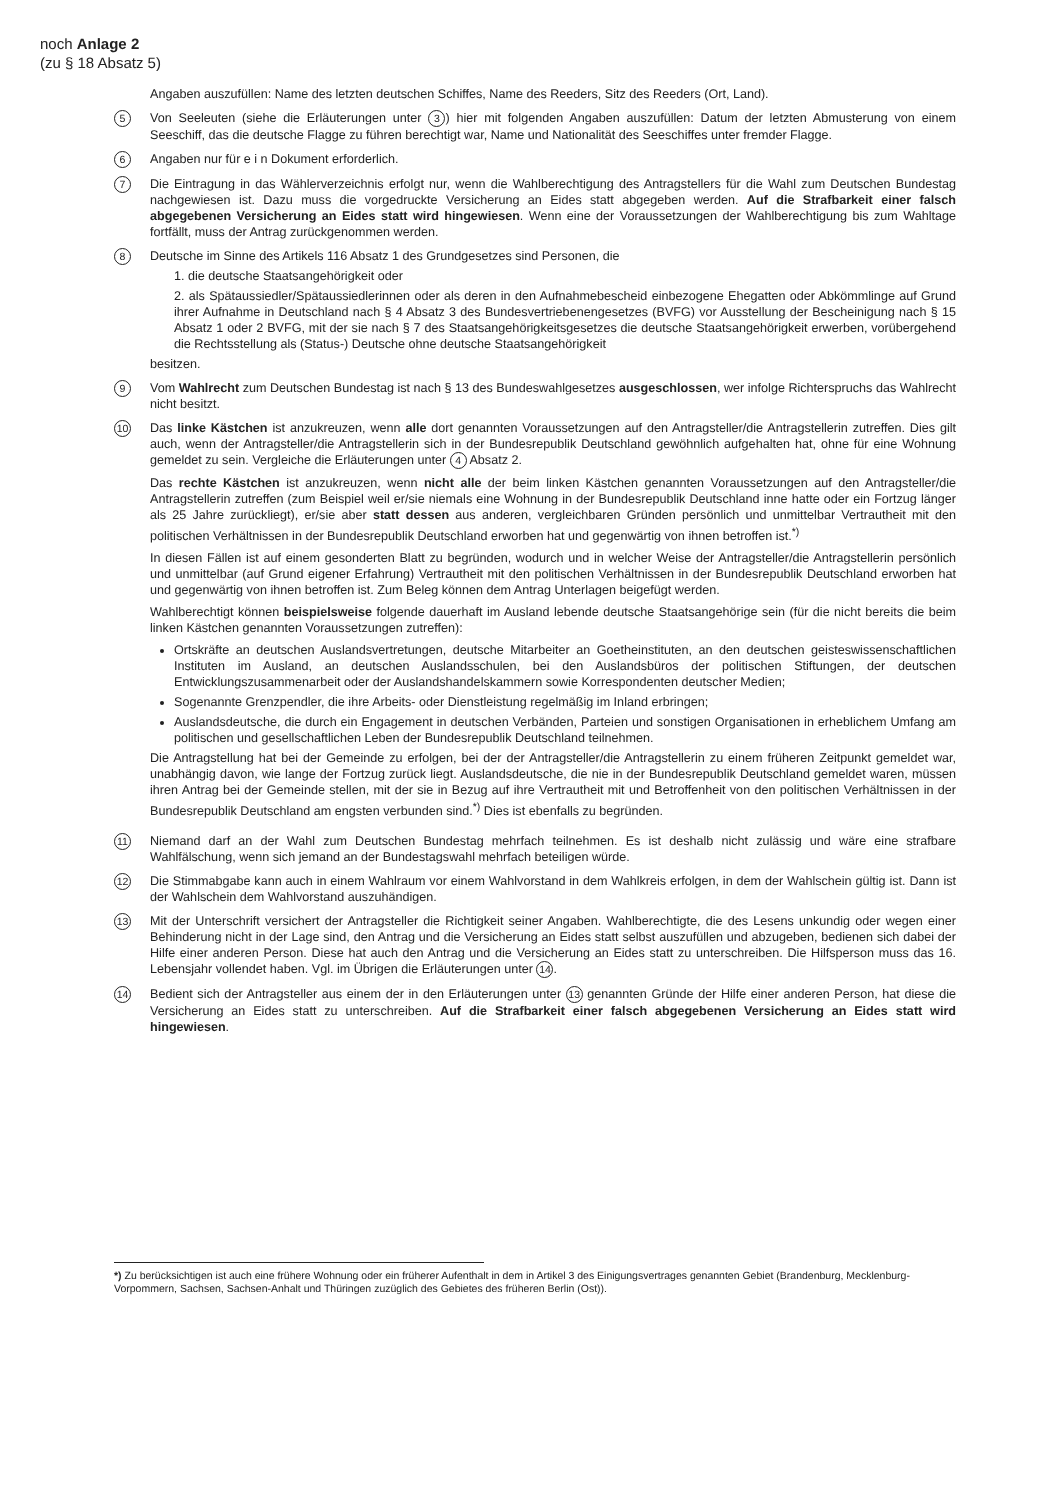noch Anlage 2
(zu § 18 Absatz 5)
Angaben auszufüllen: Name des letzten deutschen Schiffes, Name des Reeders, Sitz des Reeders (Ort, Land).
5
Von Seeleuten (siehe die Erläuterungen unter 3) hier mit folgenden Angaben auszufüllen: Datum der letzten Abmusterung von einem Seeschiff, das die deutsche Flagge zu führen berechtigt war, Name und Nationalität des Seeschiffes unter fremder Flagge.
6
Angaben nur für e i n Dokument erforderlich.
7
Die Eintragung in das Wählerverzeichnis erfolgt nur, wenn die Wahlberechtigung des Antragstellers für die Wahl zum Deutschen Bundestag nachgewiesen ist. Dazu muss die vorgedruckte Versicherung an Eides statt abgegeben werden. Auf die Strafbarkeit einer falsch abgegebenen Versicherung an Eides statt wird hingewiesen. Wenn eine der Voraussetzungen der Wahlberechtigung bis zum Wahltage fortfällt, muss der Antrag zurückgenommen werden.
8
Deutsche im Sinne des Artikels 116 Absatz 1 des Grundgesetzes sind Personen, die
1. die deutsche Staatsangehörigkeit oder
2. als Spätaussiedler/Spätaussiedlerinnen oder als deren in den Aufnahmebescheid einbezogene Ehegatten oder Abkömmlinge auf Grund ihrer Aufnahme in Deutschland nach § 4 Absatz 3 des Bundesvertriebenengesetzes (BVFG) vor Ausstellung der Bescheinigung nach § 15 Absatz 1 oder 2 BVFG, mit der sie nach § 7 des Staatsangehörigkeitsgesetzes die deutsche Staatsangehörigkeit erwerben, vorübergehend die Rechtsstellung als (Status-) Deutsche ohne deutsche Staatsangehörigkeit
besitzen.
9
Vom Wahlrecht zum Deutschen Bundestag ist nach § 13 des Bundeswahlgesetzes ausgeschlossen, wer infolge Richterspruchs das Wahlrecht nicht besitzt.
10
Das linke Kästchen ist anzukreuzen, wenn alle dort genannten Voraussetzungen auf den Antragsteller/die Antragstellerin zutreffen. Dies gilt auch, wenn der Antragsteller/die Antragstellerin sich in der Bundesrepublik Deutschland gewöhnlich aufgehalten hat, ohne für eine Wohnung gemeldet zu sein. Vergleiche die Erläuterungen unter 4 Absatz 2.
Das rechte Kästchen ist anzukreuzen, wenn nicht alle der beim linken Kästchen genannten Voraussetzungen auf den Antragsteller/die Antragstellerin zutreffen (zum Beispiel weil er/sie niemals eine Wohnung in der Bundesrepublik Deutschland inne hatte oder ein Fortzug länger als 25 Jahre zurückliegt), er/sie aber statt dessen aus anderen, vergleichbaren Gründen persönlich und unmittelbar Vertrautheit mit den politischen Verhältnissen in der Bundesrepublik Deutschland erworben hat und gegenwärtig von ihnen betroffen ist.<sup>*)</sup>
In diesen Fällen ist auf einem gesonderten Blatt zu begründen, wodurch und in welcher Weise der Antragsteller/die Antragstellerin persönlich und unmittelbar (auf Grund eigener Erfahrung) Vertrautheit mit den politischen Verhältnissen in der Bundesrepublik Deutschland erworben hat und gegenwärtig von ihnen betroffen ist. Zum Beleg können dem Antrag Unterlagen beigefügt werden.
Wahlberechtigt können beispielsweise folgende dauerhaft im Ausland lebende deutsche Staatsangehörige sein (für die nicht bereits die beim linken Kästchen genannten Voraussetzungen zutreffen):
Ortskräfte an deutschen Auslandsvertretungen, deutsche Mitarbeiter an Goetheinstituten, an den deutschen geisteswissenschaftlichen Instituten im Ausland, an deutschen Auslandsschulen, bei den Auslandsbüros der politischen Stiftungen, der deutschen Entwicklungszusammenarbeit oder der Auslandshandelskammern sowie Korrespondenten deutscher Medien;
Sogenannte Grenzpendler, die ihre Arbeits- oder Dienstleistung regelmäßig im Inland erbringen;
Auslandsdeutsche, die durch ein Engagement in deutschen Verbänden, Parteien und sonstigen Organisationen in erheblichem Umfang am politischen und gesellschaftlichen Leben der Bundesrepublik Deutschland teilnehmen.
Die Antragstellung hat bei der Gemeinde zu erfolgen, bei der der Antragsteller/die Antragstellerin zu einem früheren Zeitpunkt gemeldet war, unabhängig davon, wie lange der Fortzug zurück liegt. Auslandsdeutsche, die nie in der Bundesrepublik Deutschland gemeldet waren, müssen ihren Antrag bei der Gemeinde stellen, mit der sie in Bezug auf ihre Vertrautheit mit und Betroffenheit von den politischen Verhältnissen in der Bundesrepublik Deutschland am engsten verbunden sind.<sup>*)</sup> Dies ist ebenfalls zu begründen.
11
Niemand darf an der Wahl zum Deutschen Bundestag mehrfach teilnehmen. Es ist deshalb nicht zulässig und wäre eine strafbare Wahlfälschung, wenn sich jemand an der Bundestagswahl mehrfach beteiligen würde.
12
Die Stimmabgabe kann auch in einem Wahlraum vor einem Wahlvorstand in dem Wahlkreis erfolgen, in dem der Wahlschein gültig ist. Dann ist der Wahlschein dem Wahlvorstand auszuhändigen.
13
Mit der Unterschrift versichert der Antragsteller die Richtigkeit seiner Angaben. Wahlberechtigte, die des Lesens unkundig oder wegen einer Behinderung nicht in der Lage sind, den Antrag und die Versicherung an Eides statt selbst auszufüllen und abzugeben, bedienen sich dabei der Hilfe einer anderen Person. Diese hat auch den Antrag und die Versicherung an Eides statt zu unterschreiben. Die Hilfsperson muss das 16. Lebensjahr vollendet haben. Vgl. im Übrigen die Erläuterungen unter 14.
14
Bedient sich der Antragsteller aus einem der in den Erläuterungen unter 13 genannten Gründe der Hilfe einer anderen Person, hat diese die Versicherung an Eides statt zu unterschreiben. Auf die Strafbarkeit einer falsch abgegebenen Versicherung an Eides statt wird hingewiesen.
*) Zu berücksichtigen ist auch eine frühere Wohnung oder ein früherer Aufenthalt in dem in Artikel 3 des Einigungsvertrages genannten Gebiet (Brandenburg, Mecklenburg-Vorpommern, Sachsen, Sachsen-Anhalt und Thüringen zuzüglich des Gebietes des früheren Berlin (Ost)).